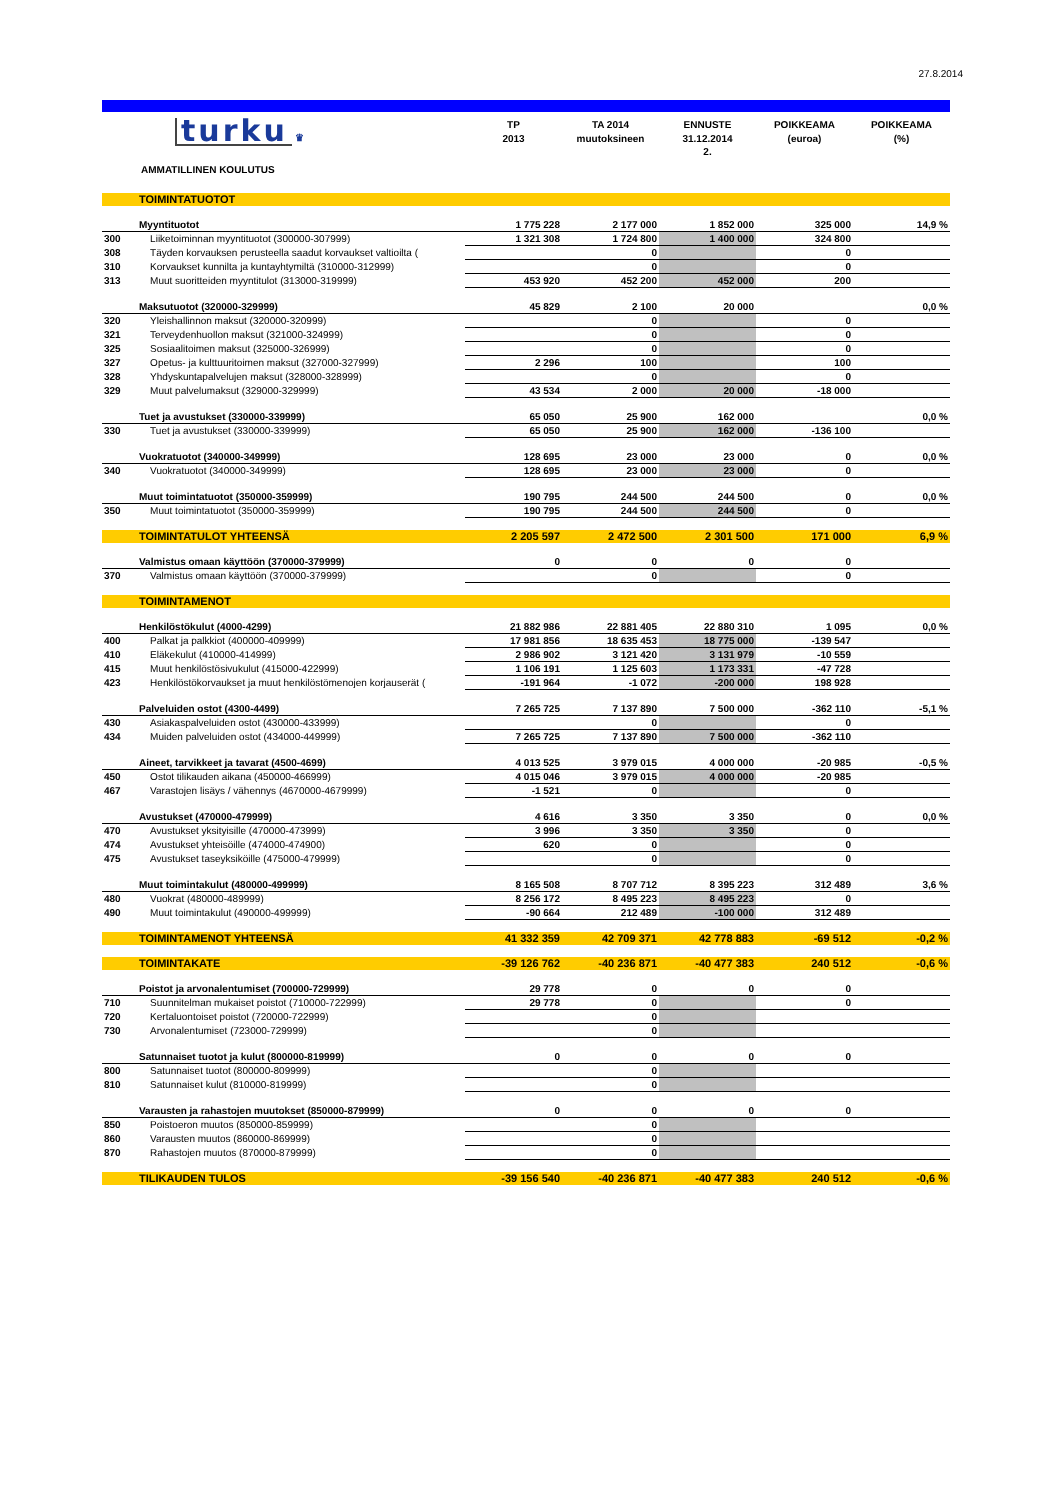27.8.2014
| | turku ♛ | TP 2013 | TA 2014 muutoksineen | ENNUSTE 31.12.2014 2. | POIKKEAMA (euroa) | POIKKEAMA (%) |
| --- | --- | --- | --- | --- | --- | --- |
| | AMMATILLINEN KOULUTUS | | | | | |
| | TOIMINTATUOTOT | | | | | |
| | Myyntituotot | 1 775 228 | 2 177 000 | 1 852 000 | 325 000 | 14,9 % |
| 300 | Liiketoiminnan myyntituotot (300000-307999) | 1 321 308 | 1 724 800 | 1 400 000 | 324 800 | |
| 308 | Täyden korvauksen perusteella saadut korvaukset valtioilta ( | | 0 | | 0 | |
| 310 | Korvaukset kunnilta ja kuntayhtymiltä (310000-312999) | | 0 | | 0 | |
| 313 | Muut suoritteiden myyntitulot (313000-319999) | 453 920 | 452 200 | 452 000 | 200 | |
| | Maksutuotot (320000-329999) | 45 829 | 2 100 | 20 000 | | 0,0 % |
| 320 | Yleishallinnon maksut (320000-320999) | | 0 | | 0 | |
| 321 | Terveydenhuollon maksut (321000-324999) | | 0 | | 0 | |
| 325 | Sosiaalitoimen maksut (325000-326999) | | 0 | | 0 | |
| 327 | Opetus- ja kulttuuritoimen maksut (327000-327999) | 2 296 | 100 | | 100 | |
| 328 | Yhdyskuntapalvelujen maksut (328000-328999) | | 0 | | 0 | |
| 329 | Muut palvelumaksut (329000-329999) | 43 534 | 2 000 | 20 000 | -18 000 | |
| | Tuet ja avustukset (330000-339999) | 65 050 | 25 900 | 162 000 | | 0,0 % |
| 330 | Tuet ja avustukset (330000-339999) | 65 050 | 25 900 | 162 000 | -136 100 | |
| | Vuokratuotot (340000-349999) | 128 695 | 23 000 | 23 000 | 0 | 0,0 % |
| 340 | Vuokratuotot (340000-349999) | 128 695 | 23 000 | 23 000 | 0 | |
| | Muut toimintatuotot (350000-359999) | 190 795 | 244 500 | 244 500 | 0 | 0,0 % |
| 350 | Muut toimintatuotot (350000-359999) | 190 795 | 244 500 | 244 500 | 0 | |
| | TOIMINTATULOT YHTEENSÄ | 2 205 597 | 2 472 500 | 2 301 500 | 171 000 | 6,9 % |
| | Valmistus omaan käyttöön (370000-379999) | 0 | 0 | 0 | 0 | |
| 370 | Valmistus omaan käyttöön (370000-379999) | | 0 | | 0 | |
| | TOIMINTAMENOT | | | | | |
| | Henkilöstökulut (4000-4299) | 21 882 986 | 22 881 405 | 22 880 310 | 1 095 | 0,0 % |
| 400 | Palkat ja palkkiot (400000-409999) | 17 981 856 | 18 635 453 | 18 775 000 | -139 547 | |
| 410 | Eläkekulut (410000-414999) | 2 986 902 | 3 121 420 | 3 131 979 | -10 559 | |
| 415 | Muut henkilöstösivukulut (415000-422999) | 1 106 191 | 1 125 603 | 1 173 331 | -47 728 | |
| 423 | Henkilöstökorvaukset ja muut henkilöstömenojen korjauserät ( | -191 964 | -1 072 | -200 000 | 198 928 | |
| | Palveluiden ostot (4300-4499) | 7 265 725 | 7 137 890 | 7 500 000 | -362 110 | -5,1 % |
| 430 | Asiakaspalveluiden ostot (430000-433999) | | 0 | | 0 | |
| 434 | Muiden palveluiden ostot (434000-449999) | 7 265 725 | 7 137 890 | 7 500 000 | -362 110 | |
| | Aineet, tarvikkeet ja tavarat (4500-4699) | 4 013 525 | 3 979 015 | 4 000 000 | -20 985 | -0,5 % |
| 450 | Ostot tilikauden aikana (450000-466999) | 4 015 046 | 3 979 015 | 4 000 000 | -20 985 | |
| 467 | Varastojen lisäys / vähennys (4670000-4679999) | -1 521 | 0 | | 0 | |
| | Avustukset (470000-479999) | 4 616 | 3 350 | 3 350 | 0 | 0,0 % |
| 470 | Avustukset yksityisille (470000-473999) | 3 996 | 3 350 | 3 350 | 0 | |
| 474 | Avustukset yhteisöille (474000-474900) | 620 | 0 | | 0 | |
| 475 | Avustukset taseyksiköille (475000-479999) | | 0 | | 0 | |
| | Muut toimintakulut (480000-499999) | 8 165 508 | 8 707 712 | 8 395 223 | 312 489 | 3,6 % |
| 480 | Vuokrat (480000-489999) | 8 256 172 | 8 495 223 | 8 495 223 | 0 | |
| 490 | Muut toimintakulut (490000-499999) | -90 664 | 212 489 | -100 000 | 312 489 | |
| | TOIMINTAMENOT YHTEENSÄ | 41 332 359 | 42 709 371 | 42 778 883 | -69 512 | -0,2 % |
| | TOIMINTAKATE | -39 126 762 | -40 236 871 | -40 477 383 | 240 512 | -0,6 % |
| | Poistot ja arvonalentumiset (700000-729999) | 29 778 | 0 | 0 | 0 | |
| 710 | Suunnitelman mukaiset poistot (710000-722999) | 29 778 | 0 | | 0 | |
| 720 | Kertaluontoiset poistot (720000-722999) | | 0 | | | |
| 730 | Arvonalentumiset (723000-729999) | | 0 | | | |
| | Satunnaiset tuotot ja kulut (800000-819999) | 0 | 0 | 0 | 0 | |
| 800 | Satunnaiset tuotot (800000-809999) | | 0 | | | |
| 810 | Satunnaiset kulut (810000-819999) | | 0 | | | |
| | Varausten ja rahastojen muutokset (850000-879999) | 0 | 0 | 0 | 0 | |
| 850 | Poistoeron muutos (850000-859999) | | 0 | | | |
| 860 | Varausten muutos (860000-869999) | | 0 | | | |
| 870 | Rahastojen muutos (870000-879999) | | 0 | | | |
| | TILIKAUDEN TULOS | -39 156 540 | -40 236 871 | -40 477 383 | 240 512 | -0,6 % |